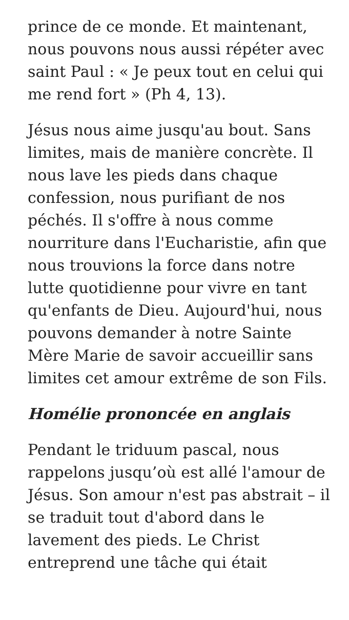prince de ce monde. Et maintenant, nous pouvons nous aussi répéter avec saint Paul : « Je peux tout en celui qui me rend fort » (Ph 4, 13).
Jésus nous aime jusqu'au bout. Sans limites, mais de manière concrète. Il nous lave les pieds dans chaque confession, nous purifiant de nos péchés. Il s'offre à nous comme nourriture dans l'Eucharistie, afin que nous trouvions la force dans notre lutte quotidienne pour vivre en tant qu'enfants de Dieu. Aujourd'hui, nous pouvons demander à notre Sainte Mère Marie de savoir accueillir sans limites cet amour extrême de son Fils.
Homélie prononcée en anglais
Pendant le triduum pascal, nous rappelons jusqu’où est allé l'amour de Jésus. Son amour n'est pas abstrait – il se traduit tout d'abord dans le lavement des pieds. Le Christ entreprend une tâche qui était